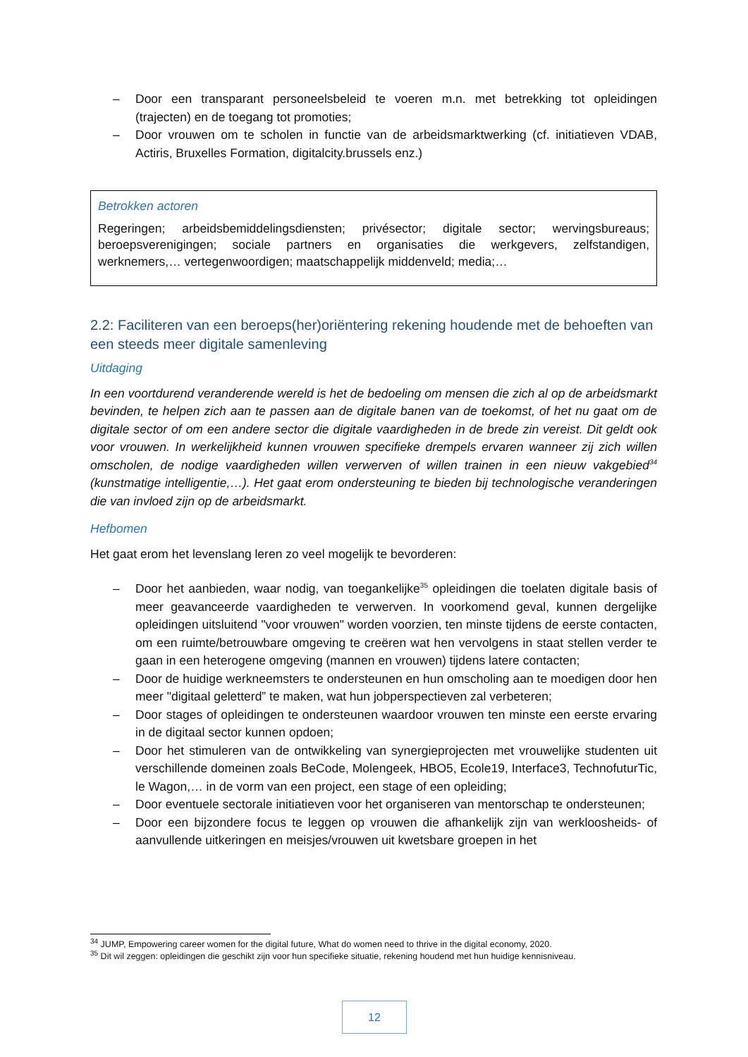– Door een transparant personeelsbeleid te voeren m.n. met betrekking tot opleidingen (trajecten) en de toegang tot promoties;
– Door vrouwen om te scholen in functie van de arbeidsmarktwerking (cf. initiatieven VDAB, Actiris, Bruxelles Formation, digitalcity.brussels enz.)
Betrokken actoren
Regeringen; arbeidsbemiddelingsdiensten; privésector; digitale sector; wervingsbureaus; beroepsverenigingen; sociale partners en organisaties die werkgevers, zelfstandigen, werknemers,… vertegenwoordigen; maatschappelijk middenveld; media;…
2.2: Faciliteren van een beroeps(her)oriëntering rekening houdende met de behoeften van een steeds meer digitale samenleving
Uitdaging
In een voortdurend veranderende wereld is het de bedoeling om mensen die zich al op de arbeidsmarkt bevinden, te helpen zich aan te passen aan de digitale banen van de toekomst, of het nu gaat om de digitale sector of om een andere sector die digitale vaardigheden in de brede zin vereist. Dit geldt ook voor vrouwen. In werkelijkheid kunnen vrouwen specifieke drempels ervaren wanneer zij zich willen omscholen, de nodige vaardigheden willen verwerven of willen trainen in een nieuw vakgebied<sup>34</sup> (kunstmatige intelligentie,…). Het gaat erom ondersteuning te bieden bij technologische veranderingen die van invloed zijn op de arbeidsmarkt.
Hefbomen
Het gaat erom het levenslang leren zo veel mogelijk te bevorderen:
– Door het aanbieden, waar nodig, van toegankelijke<sup>35</sup> opleidingen die toelaten digitale basis of meer geavanceerde vaardigheden te verwerven. In voorkomend geval, kunnen dergelijke opleidingen uitsluitend "voor vrouwen" worden voorzien, ten minste tijdens de eerste contacten, om een ruimte/betrouwbare omgeving te creëren wat hen vervolgens in staat stellen verder te gaan in een heterogene omgeving (mannen en vrouwen) tijdens latere contacten;
– Door de huidige werkneemsters te ondersteunen en hun omscholing aan te moedigen door hen meer "digitaal geletterd” te maken, wat hun jobperspectieven zal verbeteren;
– Door stages of opleidingen te ondersteunen waardoor vrouwen ten minste een eerste ervaring in de digitaal sector kunnen opdoen;
– Door het stimuleren van de ontwikkeling van synergieprojecten met vrouwelijke studenten uit verschillende domeinen zoals BeCode, Molengeek, HBO5, Ecole19, Interface3, TechnofuturTic, le Wagon,… in de vorm van een project, een stage of een opleiding;
– Door eventuele sectorale initiatieven voor het organiseren van mentorschap te ondersteunen;
– Door een bijzondere focus te leggen op vrouwen die afhankelijk zijn van werkloosheids- of aanvullende uitkeringen en meisjes/vrouwen uit kwetsbare groepen in het
<sup>34</sup> JUMP, Empowering career women for the digital future, What do women need to thrive in the digital economy, 2020.
<sup>35</sup> Dit wil zeggen: opleidingen die geschikt zijn voor hun specifieke situatie, rekening houdend met hun huidige kennisniveau.
12